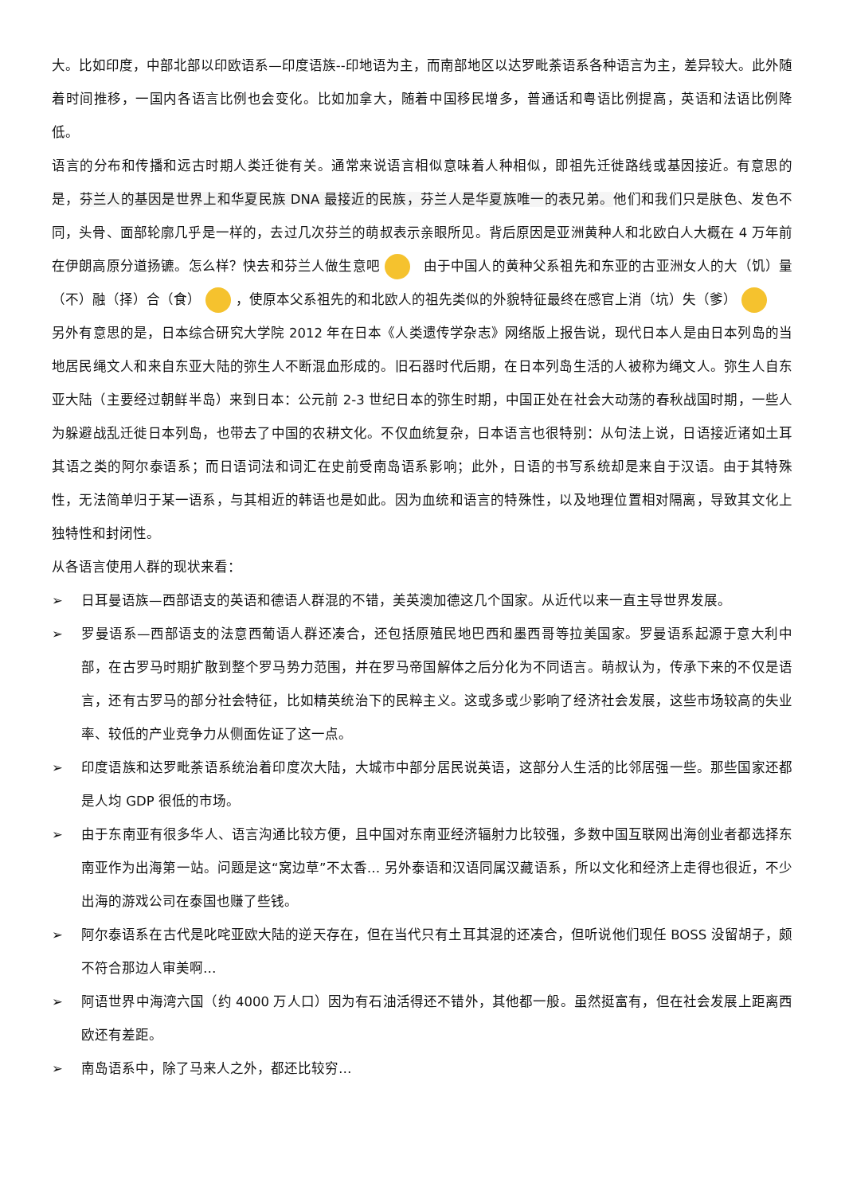大。比如印度，中部北部以印欧语系—印度语族--印地语为主，而南部地区以达罗毗荼语系各种语言为主，差异较大。此外随着时间推移，一国内各语言比例也会变化。比如加拿大，随着中国移民增多，普通话和粤语比例提高，英语和法语比例降低。
语言的分布和传播和远古时期人类迁徙有关。通常来说语言相似意味着人种相似，即祖先迁徙路线或基因接近。有意思的是，芬兰人的基因是世界上和华夏民族 DNA 最接近的民族，芬兰人是华夏族唯一的表兄弟。他们和我们只是肤色、发色不同，头骨、面部轮廓几乎是一样的，去过几次芬兰的萌叔表示亲眼所见。背后原因是亚洲黄种人和北欧白人大概在 4 万年前在伊朗高原分道扬镳。怎么样？快去和芬兰人做生意吧 由于中国人的黄种父系祖先和东亚的古亚洲女人的大（饥）量（不）融（择）合（食） ，使原本父系祖先的和北欧人的祖先类似的外貌特征最终在感官上消（坑）失（爹）
另外有意思的是，日本综合研究大学院 2012 年在日本《人类遗传学杂志》网络版上报告说，现代日本人是由日本列岛的当地居民绳文人和来自东亚大陆的弥生人不断混血形成的。旧石器时代后期，在日本列岛生活的人被称为绳文人。弥生人自东亚大陆（主要经过朝鲜半岛）来到日本：公元前 2-3 世纪日本的弥生时期，中国正处在社会大动荡的春秋战国时期，一些人为躲避战乱迁徙日本列岛，也带去了中国的农耕文化。不仅血统复杂，日本语言也很特别：从句法上说，日语接近诸如土耳其语之类的阿尔泰语系；而日语词法和词汇在史前受南岛语系影响；此外，日语的书写系统却是来自于汉语。由于其特殊性，无法简单归于某一语系，与其相近的韩语也是如此。因为血统和语言的特殊性，以及地理位置相对隔离，导致其文化上独特性和封闭性。
从各语言使用人群的现状来看：
➢ 日耳曼语族—西部语支的英语和德语人群混的不错，美英澳加德这几个国家。从近代以来一直主导世界发展。
➢ 罗曼语系—西部语支的法意西葡语人群还凑合，还包括原殖民地巴西和墨西哥等拉美国家。罗曼语系起源于意大利中部，在古罗马时期扩散到整个罗马势力范围，并在罗马帝国解体之后分化为不同语言。萌叔认为，传承下来的不仅是语言，还有古罗马的部分社会特征，比如精英统治下的民粹主义。这或多或少影响了经济社会发展，这些市场较高的失业率、较低的产业竞争力从侧面佐证了这一点。
➢ 印度语族和达罗毗荼语系统治着印度次大陆，大城市中部分居民说英语，这部分人生活的比邻居强一些。那些国家还都是人均 GDP 很低的市场。
➢ 由于东南亚有很多华人、语言沟通比较方便，且中国对东南亚经济辐射力比较强，多数中国互联网出海创业者都选择东南亚作为出海第一站。问题是这“窝边草”不太香… 另外泰语和汉语同属汉藏语系，所以文化和经济上走得也很近，不少出海的游戏公司在泰国也赚了些钱。
➢ 阿尔泰语系在古代是叱咤亚欧大陆的逆天存在，但在当代只有土耳其混的还凑合，但听说他们现任 BOSS 没留胡子，颇不符合那边人审美啊…
➢ 阿语世界中海湾六国（约 4000 万人口）因为有石油活得还不错外，其他都一般。虽然挺富有，但在社会发展上距离西欧还有差距。
➢ 南岛语系中，除了马来人之外，都还比较穷…